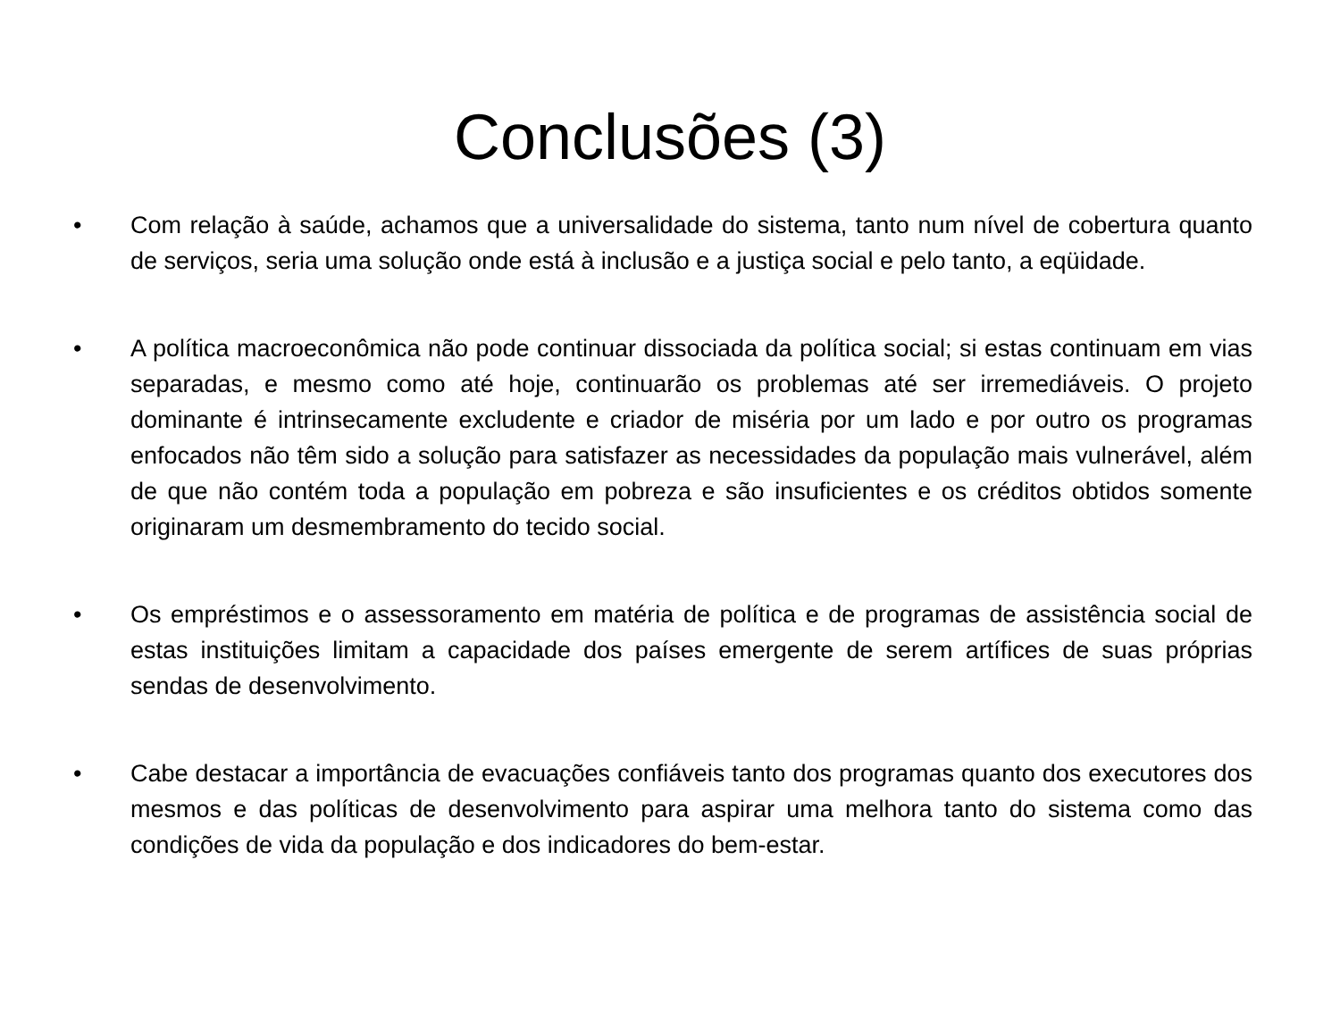Conclusões (3)
• Com relação à saúde, achamos que a universalidade do sistema, tanto num nível de cobertura quanto de serviços, seria uma solução onde está à inclusão e a justiça social e pelo tanto, a eqüidade.
• A política macroeconômica não pode continuar dissociada da política social; si estas continuam em vias separadas, e mesmo como até hoje, continuarão os problemas até ser irremediáveis. O projeto dominante é intrinsecamente excludente e criador de miséria por um lado e por outro os programas enfocados não têm sido a solução para satisfazer as necessidades da população mais vulnerável, além de que não contém toda a população em pobreza e são insuficientes e os créditos obtidos somente originaram um desmembramento do tecido social.
• Os empréstimos e o assessoramento em matéria de política e de programas de assistência social de estas instituições limitam a capacidade dos países emergente de serem artífices de suas próprias sendas de desenvolvimento.
• Cabe destacar a importância de evacuações confiáveis tanto dos programas quanto dos executores dos mesmos e das políticas de desenvolvimento para aspirar uma melhora tanto do sistema como das condições de vida da população e dos indicadores do bem-estar.